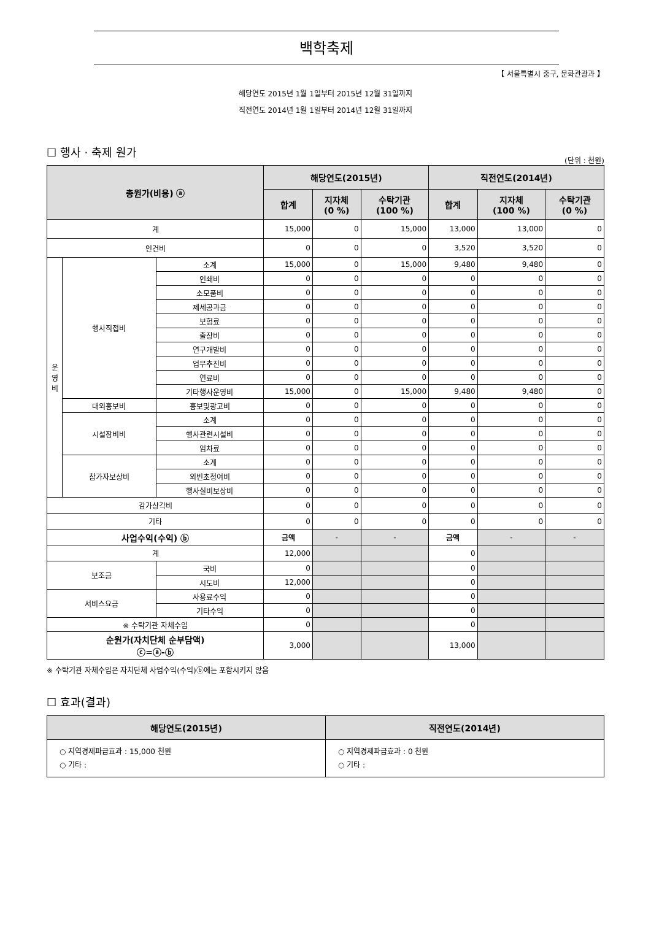백학축제
【 서울특별시 중구, 문화관광과 】
해당연도 2015년 1월 1일부터 2015년 12월 31일까지
직전연도 2014년 1월 1일부터 2014년 12월 31일까지
☐ 행사 · 축제 원가
(단위 : 천원)
| 총원가(비용) ⓐ | | | 해당연도(2015년) | | | 직전연도(2014년) | | |
| --- | --- | --- | --- | --- | --- | --- | --- | --- |
| | | | 합계 | 지자체 (0 %) | 수탁기관 (100 %) | 합계 | 지자체 (100 %) | 수탁기관 (0 %) |
| 계 | | | 15,000 | 0 | 15,000 | 13,000 | 13,000 | 0 |
| 인건비 | | | 0 | 0 | 0 | 3,520 | 3,520 | 0 |
| 운 영 비 | 행사직접비 | 소계 | 15,000 | 0 | 15,000 | 9,480 | 9,480 | 0 |
| | | 인쇄비 | 0 | 0 | 0 | 0 | 0 | 0 |
| | | 소모품비 | 0 | 0 | 0 | 0 | 0 | 0 |
| | | 제세공과금 | 0 | 0 | 0 | 0 | 0 | 0 |
| | | 보험료 | 0 | 0 | 0 | 0 | 0 | 0 |
| | | 출장비 | 0 | 0 | 0 | 0 | 0 | 0 |
| | | 연구개발비 | 0 | 0 | 0 | 0 | 0 | 0 |
| | | 업무추진비 | 0 | 0 | 0 | 0 | 0 | 0 |
| | | 연료비 | 0 | 0 | 0 | 0 | 0 | 0 |
| | | 기타행사운영비 | 15,000 | 0 | 15,000 | 9,480 | 9,480 | 0 |
| | 대외홍보비 | 홍보및광고비 | 0 | 0 | 0 | 0 | 0 | 0 |
| | 시설장비비 | 소계 | 0 | 0 | 0 | 0 | 0 | 0 |
| | | 행사관련시설비 | 0 | 0 | 0 | 0 | 0 | 0 |
| | | 임차료 | 0 | 0 | 0 | 0 | 0 | 0 |
| | 참가자보상비 | 소계 | 0 | 0 | 0 | 0 | 0 | 0 |
| | | 외빈초청여비 | 0 | 0 | 0 | 0 | 0 | 0 |
| | | 행사실비보상비 | 0 | 0 | 0 | 0 | 0 | 0 |
| 감가상각비 | | | 0 | 0 | 0 | 0 | 0 | 0 |
| 기타 | | | 0 | 0 | 0 | 0 | 0 | 0 |
| 사업수익(수익) ⓑ | | | 금액 | - | - | 금액 | - | - |
| 계 | | | 12,000 | | | 0 | | |
| 보조금 | | 국비 | 0 | | | 0 | | |
| | | 시도비 | 12,000 | | | 0 | | |
| 서비스요금 | | 사용료수익 | 0 | | | 0 | | |
| | | 기타수익 | 0 | | | 0 | | |
| ※ 수탁기관 자체수입 | | | 0 | | | 0 | | |
| 순원가(자치단체 순부담액) ⓒ=ⓐ-ⓑ | | | 3,000 | | | 13,000 | | |
※ 수탁기관 자체수입은 자치단체 사업수익(수익)ⓑ에는 포함시키지 않음
☐ 효과(결과)
| 해당연도(2015년) | 직전연도(2014년) |
| --- | --- |
| ○ 지역경제파급효과 : 15,000 천원 ○ 기타 : | ○ 지역경제파급효과 : 0 천원 ○ 기타 : |